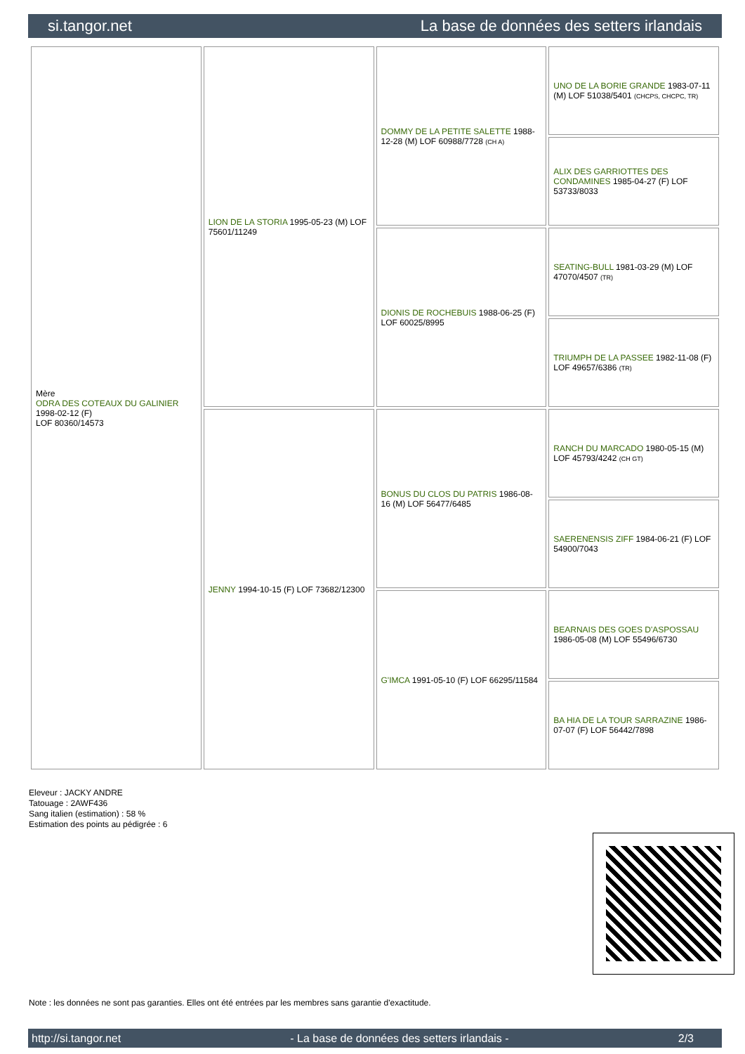si.tangor.net La base de données des setters irlandais
| Mère ODRA DES COTEAUX DU GALINIER 1998-02-12 (F) LOF 80360/14573 | LION DE LA STORIA 1995-05-23 (M) LOF 75601/11249 | DOMMY DE LA PETITE SALETTE 1988-12-28 (M) LOF 60988/7728 (CH A) | UNO DE LA BORIE GRANDE 1983-07-11 (M) LOF 51038/5401 (CHCPS, CHCPC, TR) |
| | | | ALIX DES GARRIOTTES DES CONDAMINES 1985-04-27 (F) LOF 53733/8033 |
| | | DIONIS DE ROCHEBUIS 1988-06-25 (F) LOF 60025/8995 | SEATING-BULL 1981-03-29 (M) LOF 47070/4507 (TR) |
| | | | TRIUMPH DE LA PASSEE 1982-11-08 (F) LOF 49657/6386 (TR) |
| | JENNY 1994-10-15 (F) LOF 73682/12300 | BONUS DU CLOS DU PATRIS 1986-08-16 (M) LOF 56477/6485 | RANCH DU MARCADO 1980-05-15 (M) LOF 45793/4242 (CH GT) |
| | | | SAERENENSIS ZIFF 1984-06-21 (F) LOF 54900/7043 |
| | | G'IMCA 1991-05-10 (F) LOF 66295/11584 | BEARNAIS DES GOES D'ASPOSSAU 1986-05-08 (M) LOF 55496/6730 |
| | | | BA HIA DE LA TOUR SARRAZINE 1986-07-07 (F) LOF 56442/7898 |
Eleveur : JACKY ANDRE
Tatouage : 2AWF436
Sang italien (estimation) : 58 %
Estimation des points au pédigrée : 6
Note : les données ne sont pas garanties. Elles ont été entrées par les membres sans garantie d'exactitude.
http://si.tangor.net - La base de données des setters irlandais - 2/3